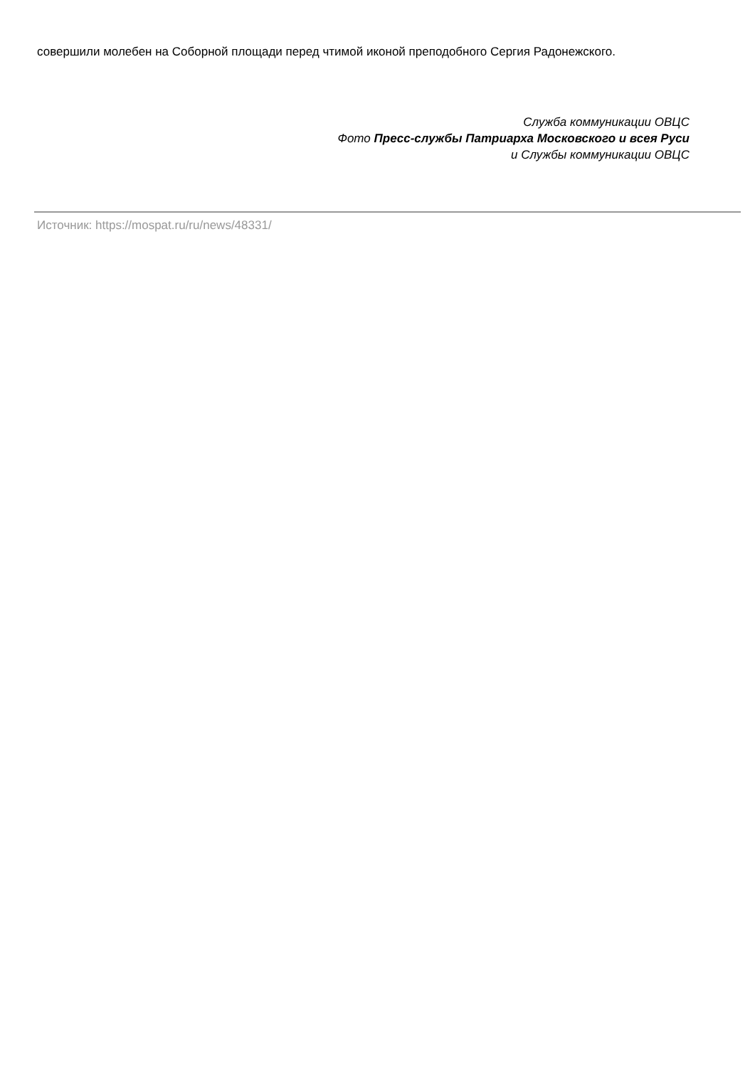совершили молебен на Соборной площади перед чтимой иконой преподобного Сергия Радонежского.
Служба коммуникации ОВЦС
Фото Пресс-службы Патриарха Московского и всея Руси
и Службы коммуникации ОВЦС
Источник: https://mospat.ru/ru/news/48331/